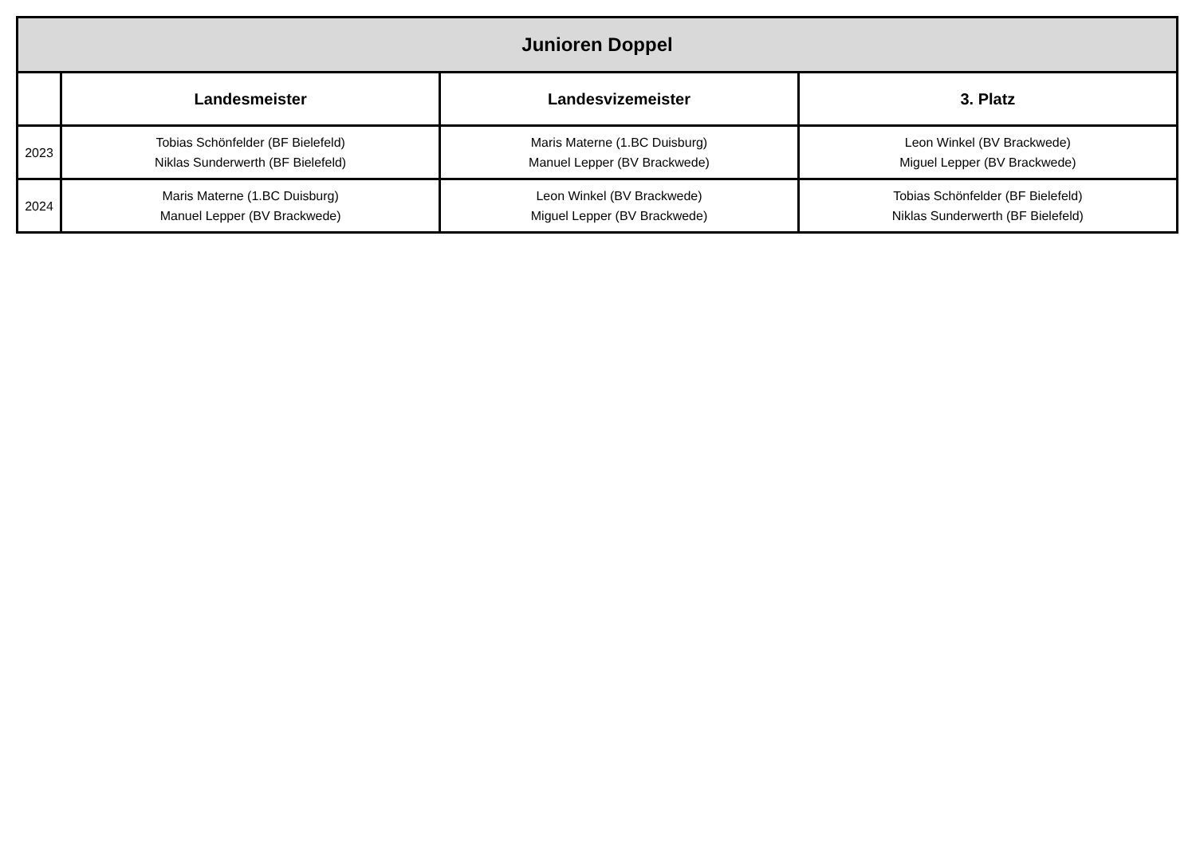| Junioren Doppel | | | |
| --- | --- | --- | --- |
| | Landesmeister | Landesvizemeister | 3. Platz |
| 2023 | Tobias Schönfelder (BF Bielefeld) Niklas Sunderwerth (BF Bielefeld) | Maris Materne (1.BC Duisburg) Manuel Lepper (BV Brackwede) | Leon Winkel (BV Brackwede) Miguel Lepper (BV Brackwede) |
| 2024 | Maris Materne (1.BC Duisburg) Manuel Lepper (BV Brackwede) | Leon Winkel (BV Brackwede) Miguel Lepper (BV Brackwede) | Tobias Schönfelder (BF Bielefeld) Niklas Sunderwerth (BF Bielefeld) |